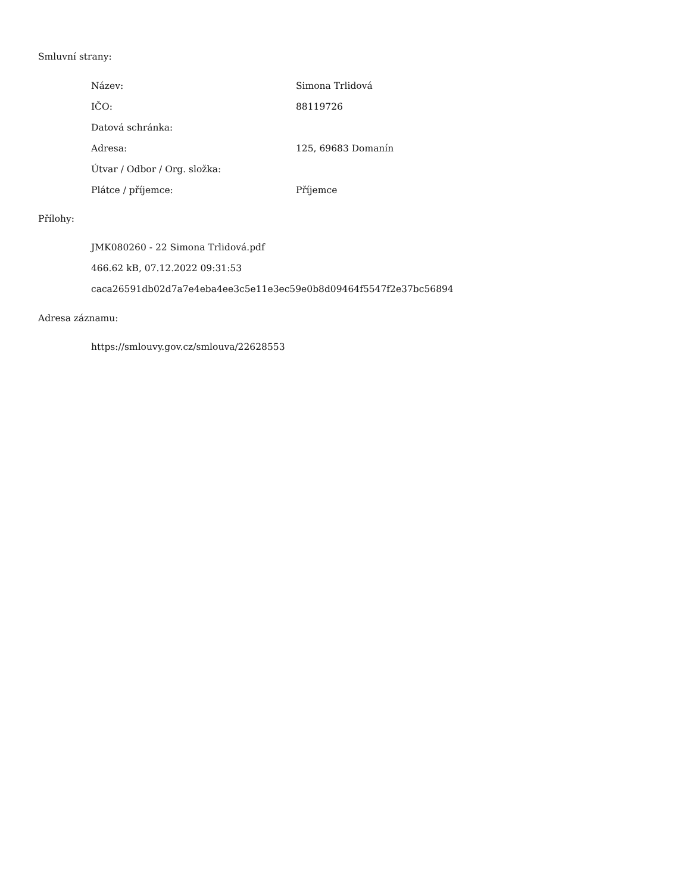Smluvní strany:
| Název: | Simona Trlidová |
| IČO: | 88119726 |
| Datová schránka: | |
| Adresa: | 125, 69683 Domanín |
| Útvar / Odbor / Org. složka: | |
| Plátce / příjemce: | Příjemce |
Přílohy:
JMK080260 - 22 Simona Trlidová.pdf
466.62 kB, 07.12.2022 09:31:53
caca26591db02d7a7e4eba4ee3c5e11e3ec59e0b8d09464f5547f2e37bc56894
Adresa záznamu:
https://smlouvy.gov.cz/smlouva/22628553